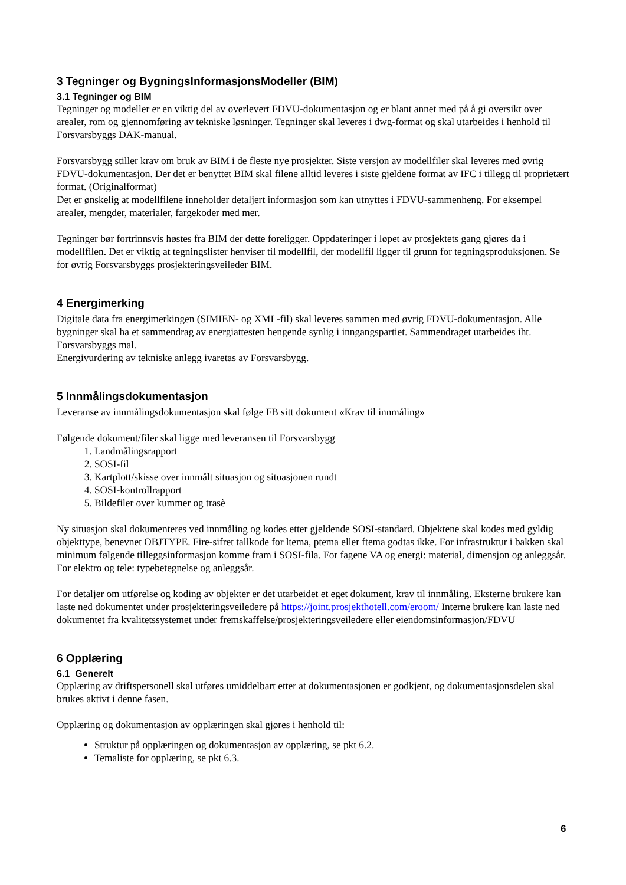3 Tegninger og BygningsInformasjonsModeller (BIM)
3.1 Tegninger og BIM
Tegninger og modeller er en viktig del av overlevert FDVU-dokumentasjon og er blant annet med på å gi oversikt over arealer, rom og gjennomføring av tekniske løsninger. Tegninger skal leveres i dwg-format og skal utarbeides i henhold til Forsvarsbyggs DAK-manual.
Forsvarsbygg stiller krav om bruk av BIM i de fleste nye prosjekter. Siste versjon av modellfiler skal leveres med øvrig FDVU-dokumentasjon. Der det er benyttet BIM skal filene alltid leveres i siste gjeldene format av IFC i tillegg til proprietært format. (Originalformat)
Det er ønskelig at modellfilene inneholder detaljert informasjon som kan utnyttes i FDVU-sammenheng. For eksempel arealer, mengder, materialer, fargekoder med mer.
Tegninger bør fortrinnsvis høstes fra BIM der dette foreligger. Oppdateringer i løpet av prosjektets gang gjøres da i modellfilen. Det er viktig at tegningslister henviser til modellfil, der modellfil ligger til grunn for tegningsproduksjonen. Se for øvrig Forsvarsbyggs prosjekteringsveileder BIM.
4 Energimerking
Digitale data fra energimerkingen (SIMIEN- og XML-fil) skal leveres sammen med øvrig FDVU-dokumentasjon. Alle bygninger skal ha et sammendrag av energiattesten hengende synlig i inngangspartiet. Sammendraget utarbeides iht. Forsvarsbyggs mal.
Energivurdering av tekniske anlegg ivaretas av Forsvarsbygg.
5 Innmålingsdokumentasjon
Leveranse av innmålingsdokumentasjon skal følge FB sitt dokument «Krav til innmåling»
Følgende dokument/filer skal ligge med leveransen til Forsvarsbygg
1. Landmålingsrapport
2. SOSI-fil
3. Kartplott/skisse over innmålt situasjon og situasjonen rundt
4. SOSI-kontrollrapport
5. Bildefiler over kummer og trasè
Ny situasjon skal dokumenteres ved innmåling og kodes etter gjeldende SOSI-standard. Objektene skal kodes med gyldig objekttype, benevnet OBJTYPE. Fire-sifret tallkode for ltema, ptema eller ftema godtas ikke. For infrastruktur i bakken skal minimum følgende tilleggsinformasjon komme fram i SOSI-fila. For fagene VA og energi: material, dimensjon og anleggsår. For elektro og tele: typebetegnelse og anleggsår.
For detaljer om utførelse og koding av objekter er det utarbeidet et eget dokument, krav til innmåling. Eksterne brukere kan laste ned dokumentet under prosjekteringsveiledere på https://joint.prosjekthotell.com/eroom/ Interne brukere kan laste ned dokumentet fra kvalitetssystemet under fremskaffelse/prosjekteringsveiledere eller eiendomsinformasjon/FDVU
6 Opplæring
6.1 Generelt
Opplæring av driftspersonell skal utføres umiddelbart etter at dokumentasjonen er godkjent, og dokumentasjonsdelen skal brukes aktivt i denne fasen.
Opplæring og dokumentasjon av opplæringen skal gjøres i henhold til:
Struktur på opplæringen og dokumentasjon av opplæring, se pkt 6.2.
Temaliste for opplæring, se pkt 6.3.
6